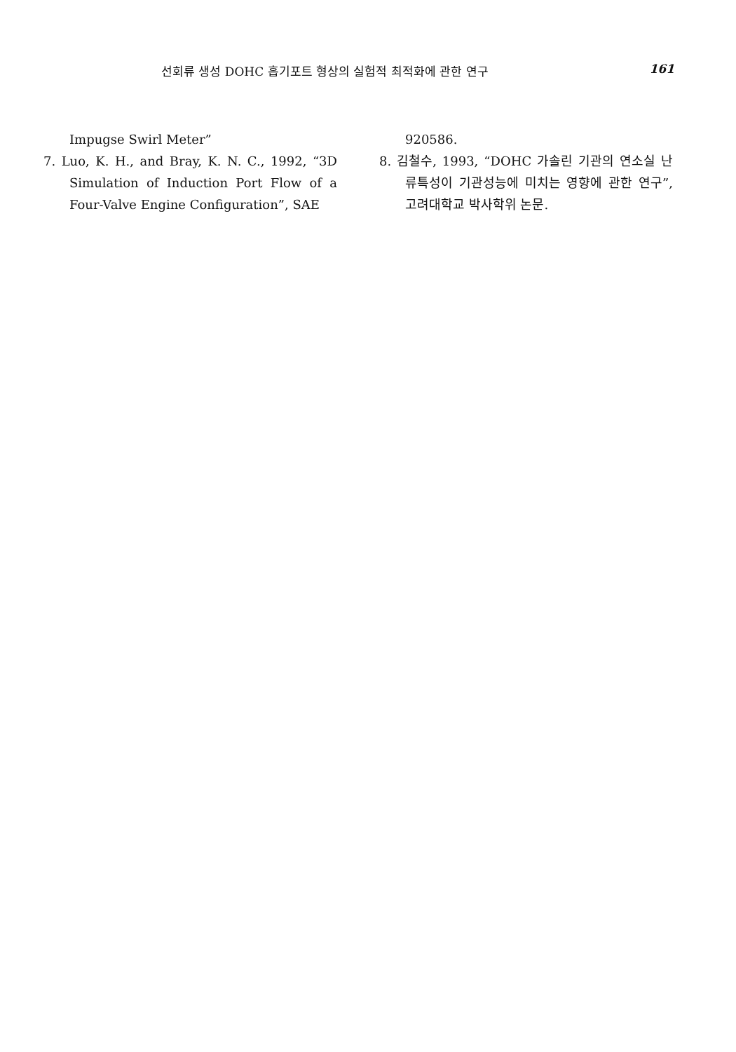선회류 생성 DOHC 흡기포트 형상의 실험적 최적화에 관한 연구
161
Impugse Swirl Meter”
7. Luo, K. H., and Bray, K. N. C., 1992, “3D Simulation of Induction Port Flow of a Four-Valve Engine Configuration”, SAE
920586.
8. 김철수, 1993, “DOHC 가솔린 기관의 연소실 난류특성이 기관성능에 미치는 영향에 관한 연구”, 고려대학교 박사학위 논문.